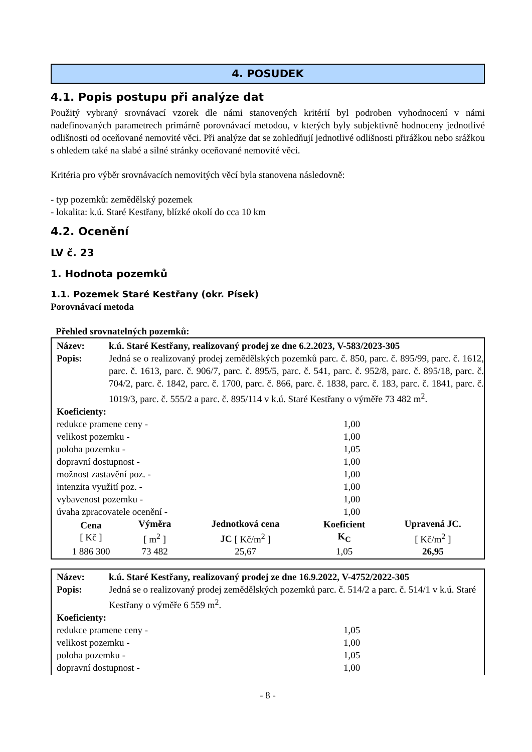4. POSUDEK
4.1. Popis postupu při analýze dat
Použitý vybraný srovnávací vzorek dle námi stanovených kritérií byl podroben vyhodnocení v námi nadefinovaných parametrech primárně porovnávací metodou, v kterých byly subjektivně hodnoceny jednotlivé odlišnosti od oceňované nemovité věci. Při analýze dat se zohledňují jednotlivé odlišnosti přirážkou nebo srážkou s ohledem také na slabé a silné stránky oceňované nemovité věci.
Kritéria pro výběr srovnávacích nemovitých věcí byla stanovena následovně:
- typ pozemků: zemědělský pozemek
- lokalita: k.ú. Staré Kestřany, blízké okolí do cca 10 km
4.2. Ocenění
LV č. 23
1. Hodnota pozemků
1.1. Pozemek Staré Kestřany (okr. Písek)
Porovnávací metoda
Přehled srovnatelných pozemků:
| Název: | k.ú. Staré Kestřany, realizovaný prodej ze dne 6.2.2023, V-583/2023-305 |
| Popis: | Jedná se o realizovaný prodej zemědělských pozemků parc. č. 850, parc. č. 895/99, parc. č. 1612, parc. č. 1613, parc. č. 906/7, parc. č. 895/5, parc. č. 541, parc. č. 952/8, parc. č. 895/18, parc. č. 704/2, parc. č. 1842, parc. č. 1700, parc. č. 866, parc. č. 1838, parc. č. 183, parc. č. 1841, parc. č. 1019/3, parc. č. 555/2 a parc. č. 895/114 v k.ú. Staré Kestřany o výměře 73 482 m<sup>2</sup>. |
| Koeficienty: | |
| redukce pramene ceny - | 1,00 |
| velikost pozemku - | 1,00 |
| poloha pozemku - | 1,05 |
| dopravní dostupnost - | 1,00 |
| možnost zastavění poz. - | 1,00 |
| intenzita využití poz. - | 1,00 |
| vybavenost pozemku - | 1,00 |
| úvaha zpracovatele ocenění - | 1,00 |
| Cena [ Kč ] | Výměra [ m<sup>2</sup> ] | Jednotková cena JC [ Kč/m<sup>2</sup> ] | Koeficient K<sub>C</sub> | Upravená JC. [ Kč/m<sup>2</sup> ] |
| --- | --- | --- | --- | --- |
| 1 886 300 | 73 482 | 25,67 | 1,05 | 26,95 |
| Název: | k.ú. Staré Kestřany, realizovaný prodej ze dne 16.9.2022, V-4752/2022-305 |
| Popis: | Jedná se o realizovaný prodej zemědělských pozemků parc. č. 514/2 a parc. č. 514/1 v k.ú. Staré Kestřany o výměře 6 559 m<sup>2</sup>. |
| Koeficienty: | |
| redukce pramene ceny - | 1,05 |
| velikost pozemku - | 1,00 |
| poloha pozemku - | 1,05 |
| dopravní dostupnost - | 1,00 |
- 8 -